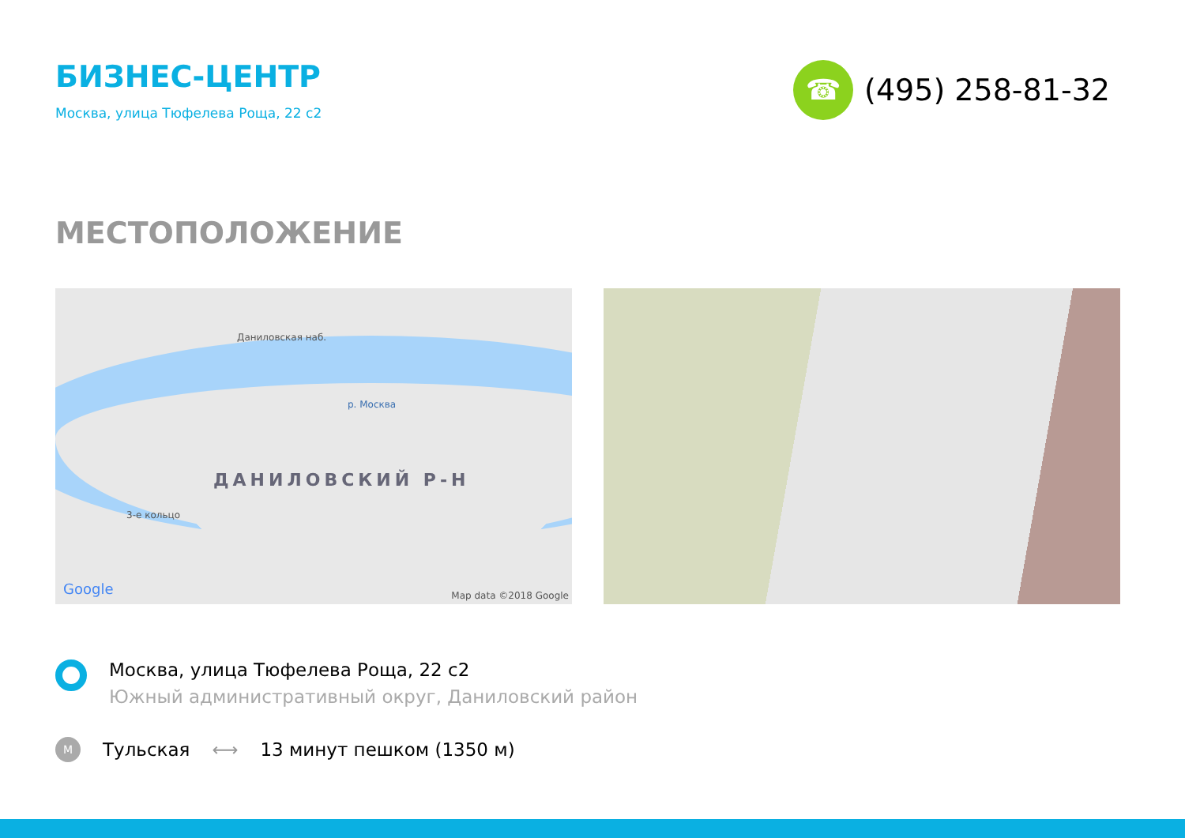БИЗНЕС-ЦЕНТР
Москва, улица Тюфелева Роща, 22 с2
☎
(495) 258-81-32
МЕСТОПОЛОЖЕНИЕ
Даниловская наб.
р. Москва
ДАНИЛОВСКИЙ Р-Н
3-е кольцо
Google Map data ©2018 Google
Москва, улица Тюфелева Роща, 22 с2
Южный административный округ, Даниловский район
М
Тульская ⟷ 13 минут пешком (1350 м)